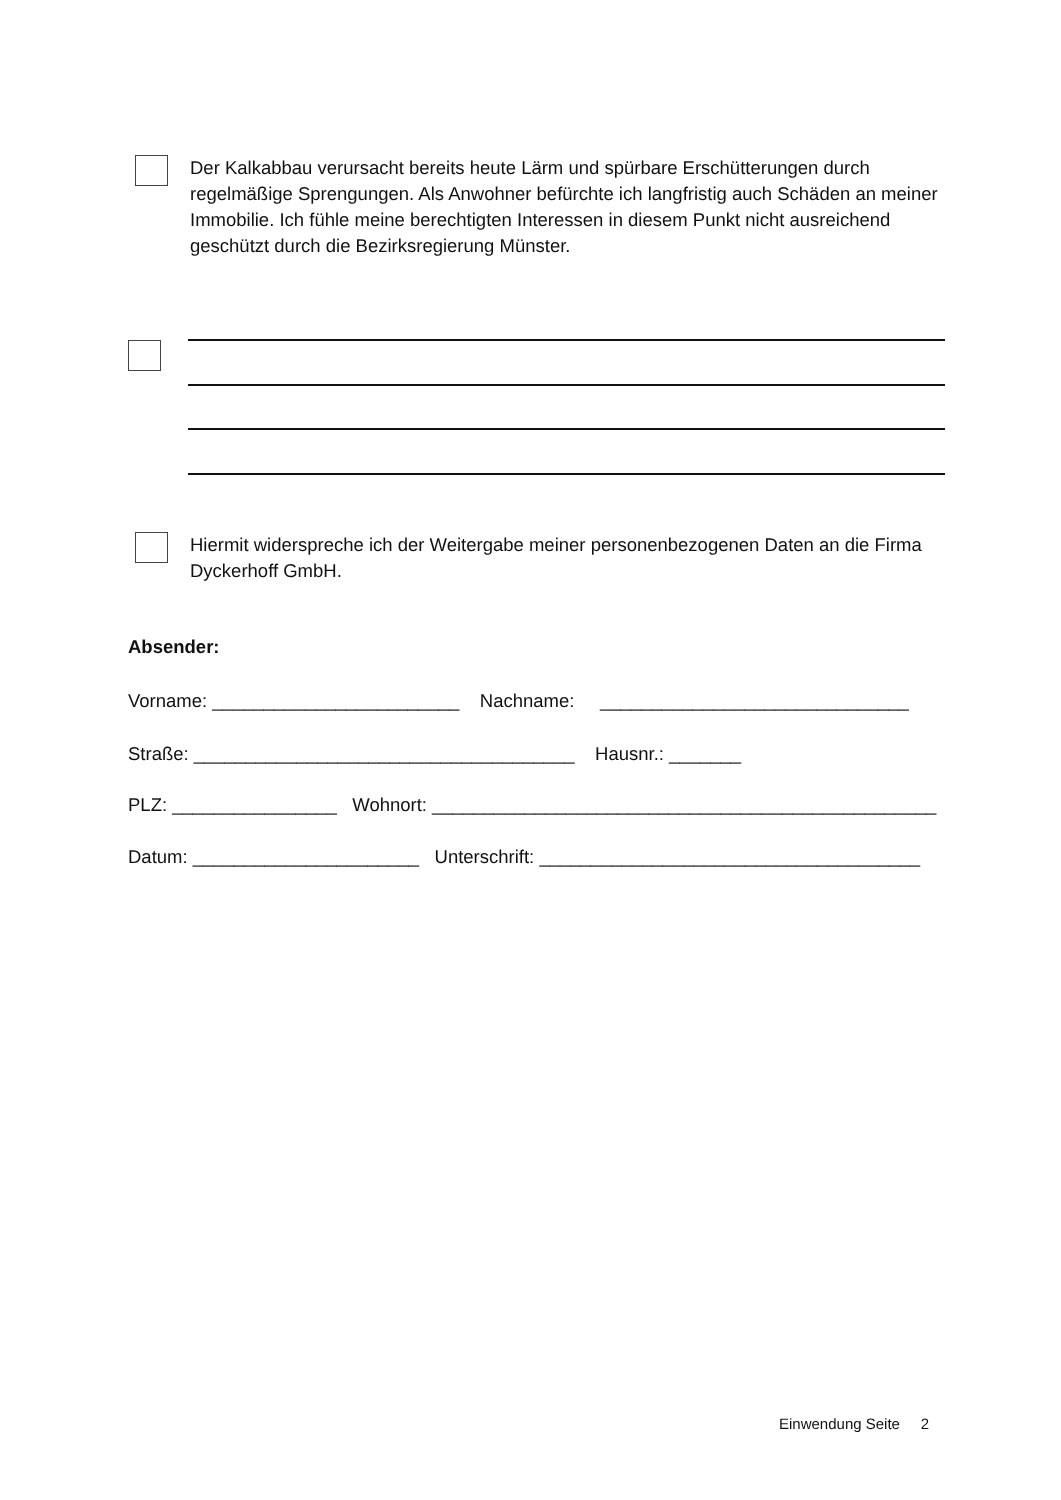Der Kalkabbau verursacht bereits heute Lärm und spürbare Erschütterungen durch regelmäßige Sprengungen. Als Anwohner befürchte ich langfristig auch Schäden an meiner Immobilie. Ich fühle meine berechtigten Interessen in diesem Punkt nicht ausreichend geschützt durch die Bezirksregierung Münster.
Hiermit widerspreche ich der Weitergabe meiner personenbezogenen Daten an die Firma Dyckerhoff GmbH.
Absender:
Vorname: ________________________ Nachname: ______________________________
Straße: _____________________________________ Hausnr.: _______
PLZ: ________________ Wohnort: _________________________________________________
Datum: ______________________ Unterschrift: _____________________________________
Einwendung Seite 2